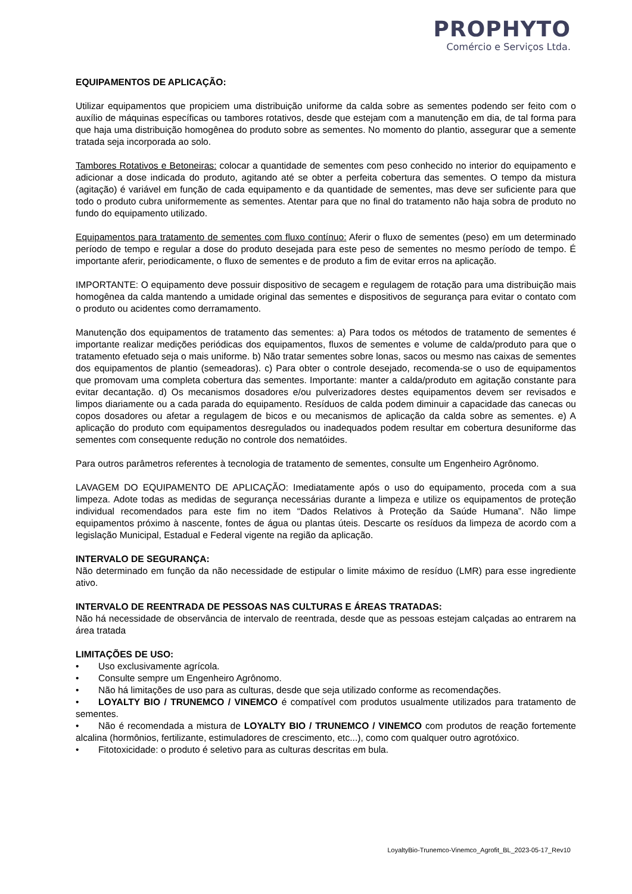PROPHYTO
Comércio e Serviços Ltda.
EQUIPAMENTOS DE APLICAÇÃO:
Utilizar equipamentos que propiciem uma distribuição uniforme da calda sobre as sementes podendo ser feito com o auxílio de máquinas específicas ou tambores rotativos, desde que estejam com a manutenção em dia, de tal forma para que haja uma distribuição homogênea do produto sobre as sementes. No momento do plantio, assegurar que a semente tratada seja incorporada ao solo.
Tambores Rotativos e Betoneiras: colocar a quantidade de sementes com peso conhecido no interior do equipamento e adicionar a dose indicada do produto, agitando até se obter a perfeita cobertura das sementes. O tempo da mistura (agitação) é variável em função de cada equipamento e da quantidade de sementes, mas deve ser suficiente para que todo o produto cubra uniformemente as sementes. Atentar para que no final do tratamento não haja sobra de produto no fundo do equipamento utilizado.
Equipamentos para tratamento de sementes com fluxo contínuo: Aferir o fluxo de sementes (peso) em um determinado período de tempo e regular a dose do produto desejada para este peso de sementes no mesmo período de tempo. É importante aferir, periodicamente, o fluxo de sementes e de produto a fim de evitar erros na aplicação.
IMPORTANTE: O equipamento deve possuir dispositivo de secagem e regulagem de rotação para uma distribuição mais homogênea da calda mantendo a umidade original das sementes e dispositivos de segurança para evitar o contato com o produto ou acidentes como derramamento.
Manutenção dos equipamentos de tratamento das sementes: a) Para todos os métodos de tratamento de sementes é importante realizar medições periódicas dos equipamentos, fluxos de sementes e volume de calda/produto para que o tratamento efetuado seja o mais uniforme. b) Não tratar sementes sobre lonas, sacos ou mesmo nas caixas de sementes dos equipamentos de plantio (semeadoras). c) Para obter o controle desejado, recomenda-se o uso de equipamentos que promovam uma completa cobertura das sementes. Importante: manter a calda/produto em agitação constante para evitar decantação. d) Os mecanismos dosadores e/ou pulverizadores destes equipamentos devem ser revisados e limpos diariamente ou a cada parada do equipamento. Resíduos de calda podem diminuir a capacidade das canecas ou copos dosadores ou afetar a regulagem de bicos e ou mecanismos de aplicação da calda sobre as sementes. e) A aplicação do produto com equipamentos desregulados ou inadequados podem resultar em cobertura desuniforme das sementes com consequente redução no controle dos nematóides.
Para outros parâmetros referentes à tecnologia de tratamento de sementes, consulte um Engenheiro Agrônomo.
LAVAGEM DO EQUIPAMENTO DE APLICAÇÃO: Imediatamente após o uso do equipamento, proceda com a sua limpeza. Adote todas as medidas de segurança necessárias durante a limpeza e utilize os equipamentos de proteção individual recomendados para este fim no item “Dados Relativos à Proteção da Saúde Humana”. Não limpe equipamentos próximo à nascente, fontes de água ou plantas úteis. Descarte os resíduos da limpeza de acordo com a legislação Municipal, Estadual e Federal vigente na região da aplicação.
INTERVALO DE SEGURANÇA:
Não determinado em função da não necessidade de estipular o limite máximo de resíduo (LMR) para esse ingrediente ativo.
INTERVALO DE REENTRADA DE PESSOAS NAS CULTURAS E ÁREAS TRATADAS:
Não há necessidade de observância de intervalo de reentrada, desde que as pessoas estejam calçadas ao entrarem na área tratada
LIMITAÇÕES DE USO:
• Uso exclusivamente agrícola.
• Consulte sempre um Engenheiro Agrônomo.
• Não há limitações de uso para as culturas, desde que seja utilizado conforme as recomendações.
• LOYALTY BIO / TRUNEMCO / VINEMCO é compatível com produtos usualmente utilizados para tratamento de sementes.
• Não é recomendada a mistura de LOYALTY BIO / TRUNEMCO / VINEMCO com produtos de reação fortemente alcalina (hormônios, fertilizante, estimuladores de crescimento, etc...), como com qualquer outro agrotóxico.
• Fitotoxicidade: o produto é seletivo para as culturas descritas em bula.
LoyaltyBio-Trunemco-Vinemco_Agrofit_BL_2023-05-17_Rev10